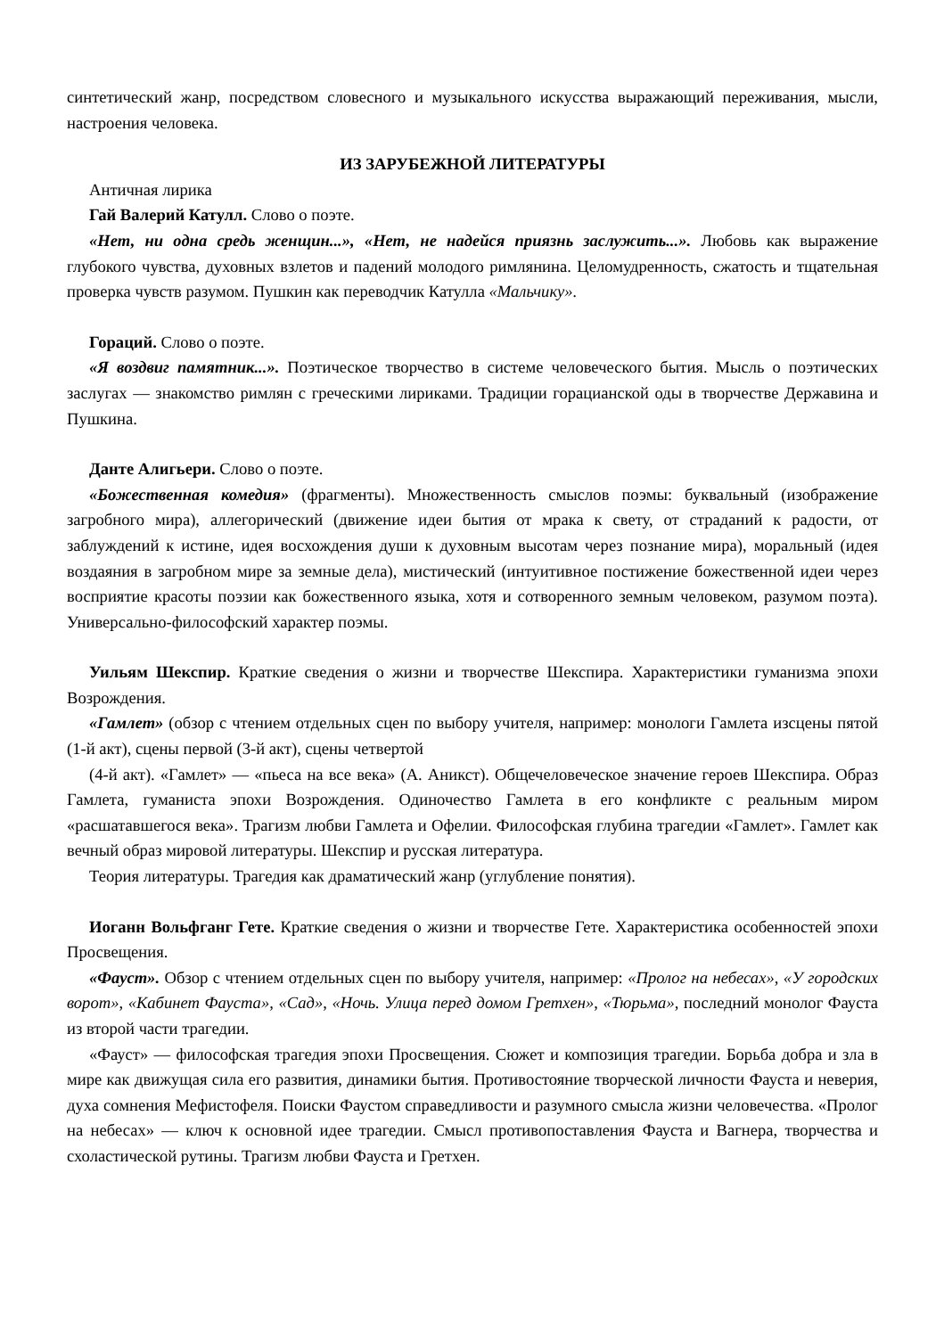синтетический жанр, посредством словесного и музыкального искусства выражающий переживания, мысли, настроения человека.
ИЗ ЗАРУБЕЖНОЙ ЛИТЕРАТУРЫ
Античная лирика
Гай Валерий Катулл. Слово о поэте.
«Нет, ни одна средь женщин...», «Нет, не надейся приязнь заслужить...». Любовь как выражение глубокого чувства, духовных взлетов и падений молодого римлянина. Целомудренность, сжатость и тщательная проверка чувств разумом. Пушкин как переводчик Катулла «Мальчику».
Гораций. Слово о поэте.
«Я воздвиг памятник...». Поэтическое творчество в системе человеческого бытия. Мысль о поэтических заслугах — знакомство римлян с греческими лириками. Традиции горацианской оды в творчестве Державина и Пушкина.
Данте Алигьери. Слово о поэте.
«Божественная комедия» (фрагменты). Множественность смыслов поэмы: буквальный (изображение загробного мира), аллегорический (движение идеи бытия от мрака к свету, от страданий к радости, от заблуждений к истине, идея восхождения души к духовным высотам через познание мира), моральный (идея воздаяния в загробном мире за земные дела), мистический (интуитивное постижение божественной идеи через восприятие красоты поэзии как божественного языка, хотя и сотворенного земным человеком, разумом поэта). Универсально-философский характер поэмы.
Уильям Шекспир. Краткие сведения о жизни и творчестве Шекспира. Характеристики гуманизма эпохи Возрождения.
«Гамлет» (обзор с чтением отдельных сцен по выбору учителя, например: монологи Гамлета изсцены пятой (1-й акт), сцены первой (3-й акт), сцены четвертой
(4-й акт). «Гамлет» — «пьеса на все века» (А. Аникст). Общечеловеческое значение героев Шекспира. Образ Гамлета, гуманиста эпохи Возрождения. Одиночество Гамлета в его конфликте с реальным миром «расшатавшегося века». Трагизм любви Гамлета и Офелии. Философская глубина трагедии «Гамлет». Гамлет как вечный образ мировой литературы. Шекспир и русская литература.
Теория литературы. Трагедия как драматический жанр (углубление понятия).
Иоганн Вольфганг Гете. Краткие сведения о жизни и творчестве Гете. Характеристика особенностей эпохи Просвещения.
«Фауст». Обзор с чтением отдельных сцен по выбору учителя, например: «Пролог на небесах», «У городских ворот», «Кабинет Фауста», «Сад», «Ночь. Улица перед домом Гретхен», «Тюрьма», последний монолог Фауста из второй части трагедии.
«Фауст» — философская трагедия эпохи Просвещения. Сюжет и композиция трагедии. Борьба добра и зла в мире как движущая сила его развития, динамики бытия. Противостояние творческой личности Фауста и неверия, духа сомнения Мефистофеля. Поиски Фаустом справедливости и разумного смысла жизни человечества. «Пролог на небесах» — ключ к основной идее трагедии. Смысл противопоставления Фауста и Вагнера, творчества и схоластической рутины. Трагизм любви Фауста и Гретхен.